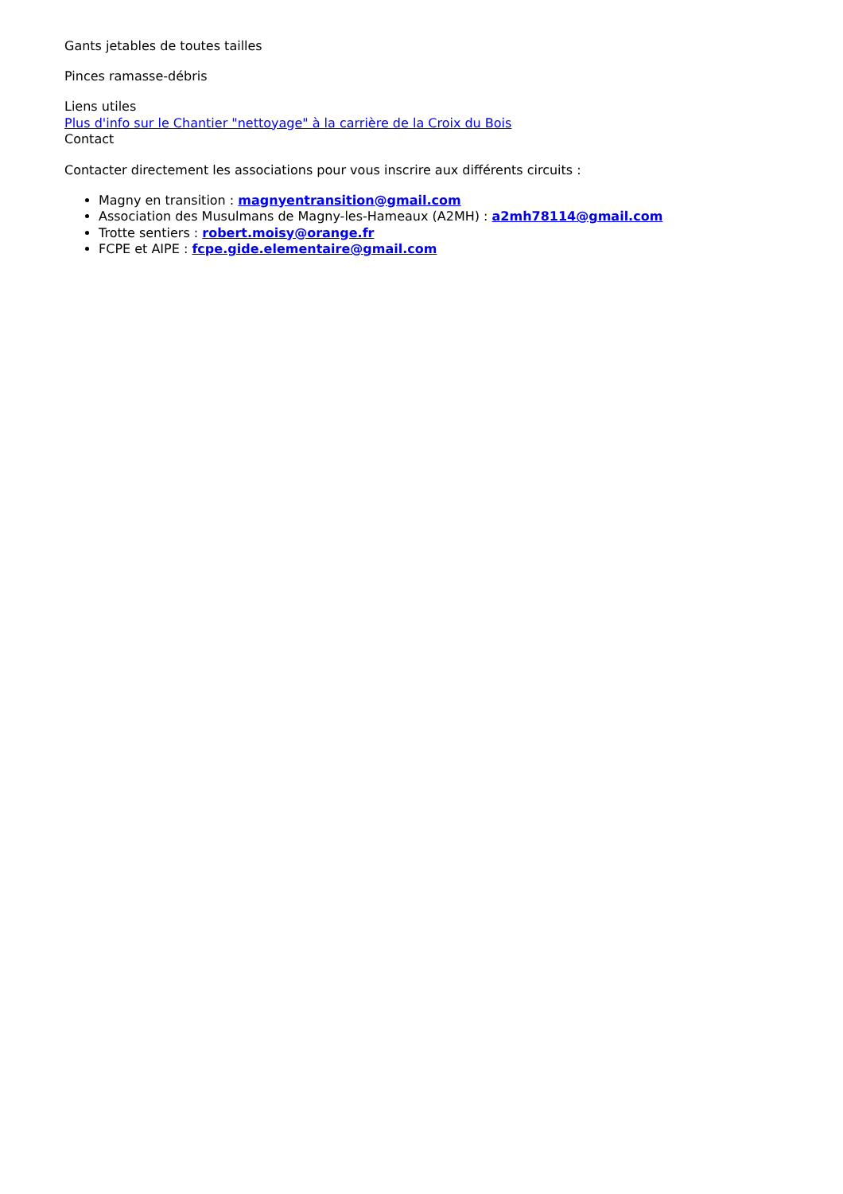Gants jetables de toutes tailles
Pinces ramasse-débris
Liens utiles
Plus d'info sur le Chantier "nettoyage" à la carrière de la Croix du Bois
Contact
Contacter directement les associations pour vous inscrire aux différents circuits :
Magny en transition : magnyentransition@gmail.com
Association des Musulmans de Magny-les-Hameaux (A2MH) : a2mh78114@gmail.com
Trotte sentiers : robert.moisy@orange.fr
FCPE et AIPE : fcpe.gide.elementaire@gmail.com